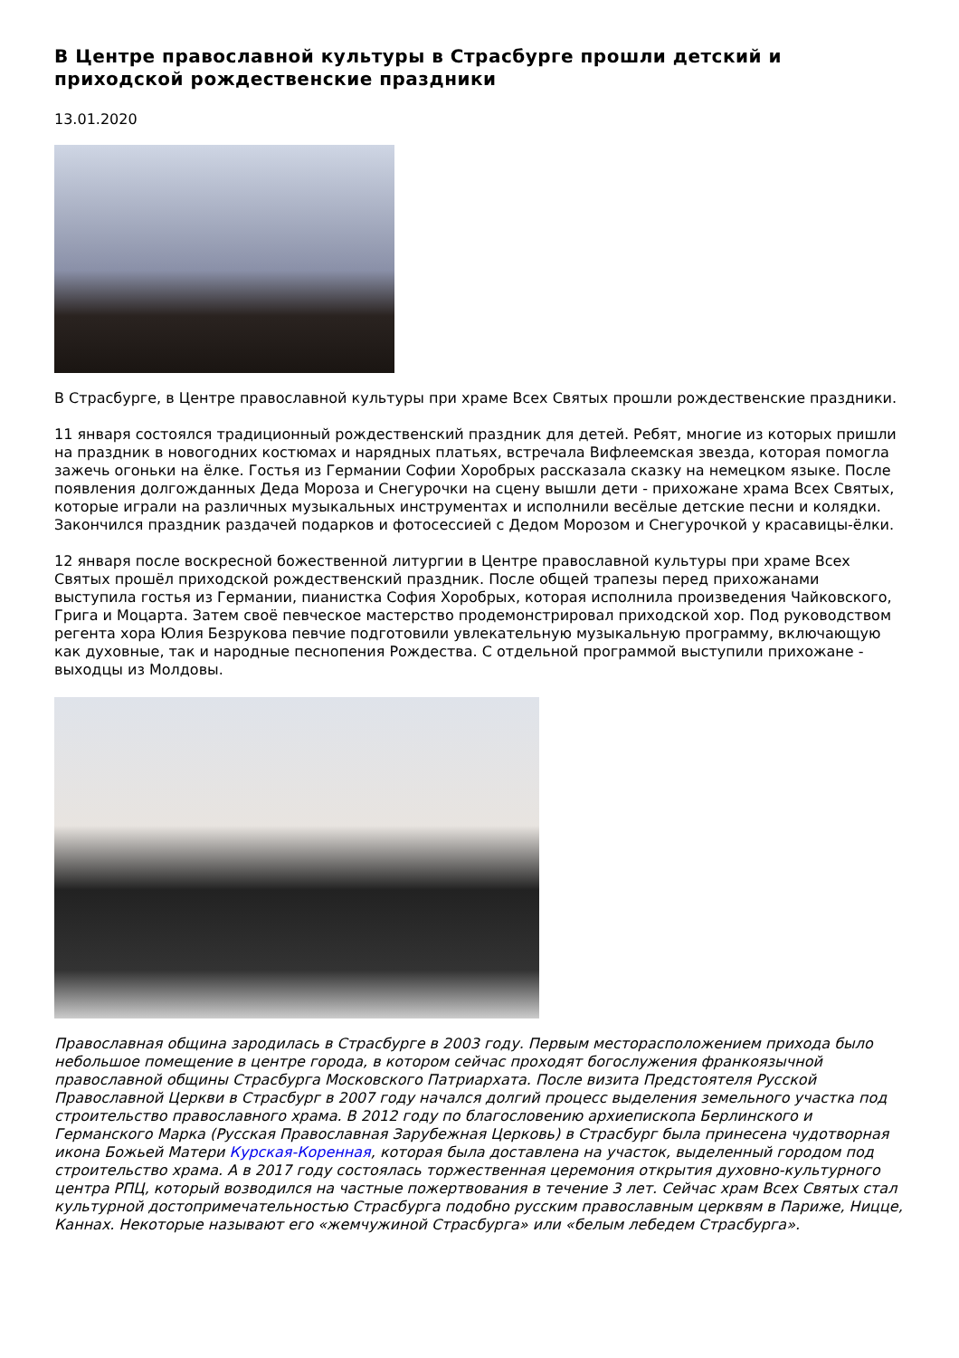В Центре православной культуры в Страсбурге прошли детский и приходской рождественские праздники
13.01.2020
В Страсбурге, в Центре православной культуры при храме Всех Святых прошли рождественские праздники.
11 января состоялся традиционный рождественский праздник для детей. Ребят, многие из которых пришли на праздник в новогодних костюмах и нарядных платьях, встречала Вифлеемская звезда, которая помогла зажечь огоньки на ёлке. Гостья из Германии Софии Хоробрых рассказала сказку на немецком языке. После появления долгожданных Деда Мороза и Снегурочки на сцену вышли дети - прихожане храма Всех Святых, которые играли на различных музыкальных инструментах и исполнили весёлые детские песни и колядки. Закончился праздник раздачей подарков и фотосессией с Дедом Морозом и Снегурочкой у красавицы-ёлки.
12 января после воскресной божественной литургии в Центре православной культуры при храме Всех Святых прошёл приходской рождественский праздник. После общей трапезы перед прихожанами выступила гостья из Германии, пианистка София Хоробрых, которая исполнила произведения Чайковского, Грига и Моцарта. Затем своё певческое мастерство продемонстрировал приходской хор. Под руководством регента хора Юлия Безрукова певчие подготовили увлекательную музыкальную программу, включающую как духовные, так и народные песнопения Рождества. С отдельной программой выступили прихожане - выходцы из Молдовы.
Православная община зародилась в Страсбурге в 2003 году. Первым месторасположением прихода было небольшое помещение в центре города, в котором сейчас проходят богослужения франкоязычной православной общины Страсбурга Московского Патриархата. После визита Предстоятеля Русской Православной Церкви в Страсбург в 2007 году начался долгий процесс выделения земельного участка под строительство православного храма. В 2012 году по благословению архиепископа Берлинского и Германского Марка (Русская Православная Зарубежная Церковь) в Страсбург была принесена чудотворная икона Божьей Матери Курская-Коренная, которая была доставлена на участок, выделенный городом под строительство храма. А в 2017 году состоялась торжественная церемония открытия духовно-культурного центра РПЦ, который возводился на частные пожертвования в течение 3 лет. Сейчас храм Всех Святых стал культурной достопримечательностью Страсбурга подобно русским православным церквям в Париже, Ницце, Каннах. Некоторые называют его «жемчужиной Страсбурга» или «белым лебедем Страсбурга».